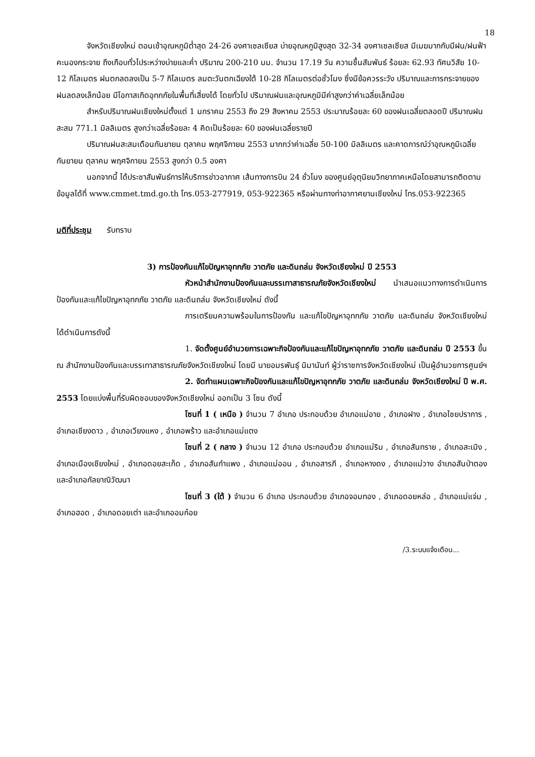18
จังหวัดเชียงใหม่ ตอนเช้าอุณหภูมิต่ำสุด 24-26 องศาเซลเซียส บ่ายอุณหภูมิสูงสุด 32-34 องศาเซลเซียส มีเมฆมากกับมีฝน/ฝนฟ้าคะนองกระจาย ถึงเกือบทั่วไประหว่างบ่ายและค่ำ ปริมาณ 200-210 มม. จำนวน 17.19 วัน ความชื้นสัมพันธ์ ร้อยละ 62.93 ทัศนวิสัย 10-12 กิโลเมตร ฝนตกลดลงเป็น 5-7 กิโลเมตร ลมตะวันตกเฉียงใต้ 10-28 กิโลเมตรต่อชั่วโมง ซึ่งมีข้อควรระวัง ปริมาณและการกระจายของฝนลดลงเล็กน้อย มีโอกาสเกิดอุทกภัยในพื้นที่เสี่ยงได้ โดยทั่วไป ปริมาณฝนและอุณหภูมิมีค่าสูงกว่าค่าเฉลี่ยเล็กน้อย
สำหรับปริมาณฝนเชียงใหม่ตั้งแต่ 1 มกราคม 2553 ถึง 29 สิงหาคม 2553 ประมาณร้อยละ 60 ของฝนเฉลี่ยตลอดปี ปริมาณฝนสะสม 771.1 มิลลิเมตร สูงกว่าเฉลี่ยร้อยละ 4 คิดเป็นร้อยละ 60 ของฝนเฉลี่ยรายปี
ปริมาณฝนสะสมเดือนกันยายน ตุลาคม พฤศจิกายน 2553 มากกว่าค่าเฉลี่ย 50-100 มิลลิเมตร และคาดการณ์ว่าอุณหภูมิเฉลี่ย กันยายน ตุลาคม พฤศจิกายน 2553 สูงกว่า 0.5 องศา
นอกจากนี้ ได้ประชาสัมพันธ์การให้บริการข่าวอากาศ เส้นทางการบิน 24 ชั่วโมง ของศูนย์อุตุนิยมวิทยาภาคเหนือโดยสามารถติดตามข้อมูลได้ที่ www.cmmet.tmd.go.th โทร.053-277919, 053-922365 หรือผ่านทางท่าอากาศยานเชียงใหม่ โทร.053-922365
มติที่ประชุม รับทราบ
3) การป้องกันแก้ไขปัญหาอุทกภัย วาตภัย และดินถล่ม จังหวัดเชียงใหม่ ปี 2553
หัวหน้าสำนักงานป้องกันและบรรเทาสาธารณภัยจังหวัดเชียงใหม่ นำเสนอแนวทางการดำเนินการป้องกันและแก้ไขปัญหาอุทกภัย วาตภัย และดินถล่ม จังหวัดเชียงใหม่ ดังนี้
การเตรียมความพร้อมในการป้องกัน และแก้ไขปัญหาอุทกภัย วาตภัย และดินถล่ม จังหวัดเชียงใหม่ ได้ดำเนินการดังนี้
1. จัดตั้งศูนย์อำนวยการเฉพาะกิจป้องกันและแก้ไขปัญหาอุทกภัย วาตภัย และดินถล่ม ปี 2553 ขึ้น ณ สำนักงานป้องกันและบรรเทาสาธารณภัยจังหวัดเชียงใหม่ โดยมี นายอมรพันธุ์ นิมานันท์ ผู้ว่าราชการจังหวัดเชียงใหม่ เป็นผู้อำนวยการศูนย์ฯ
2. จัดทำแผนเฉพาะกิจป้องกันและแก้ไขปัญหาอุทกภัย วาตภัย และดินถล่ม จังหวัดเชียงใหม่ ปี พ.ศ. 2553 โดยแบ่งพื้นที่รับผิดชอบของจังหวัดเชียงใหม่ ออกเป็น 3 โซน ดังนี้
โซนที่ 1 ( เหนือ ) จำนวน 7 อำเภอ ประกอบด้วย อำเภอแม่อาย , อำเภอฝาง , อำเภอไชยปราการ , อำเภอเชียงดาว , อำเภอเวียงแหง , อำเภอพร้าว และอำเภอแม่แตง
โซนที่ 2 ( กลาง ) จำนวน 12 อำเภอ ประกอบด้วย อำเภอแม่ริม , อำเภอสันทราย , อำเภอสะเมิง , อำเภอเมืองเชียงใหม่ , อำเภอดอยสะเก็ด , อำเภอสันกำแพง , อำเภอแม่ออน , อำเภอสารภี , อำเภอหางดง , อำเภอแม่วาง อำเภอสันป่าตอง และอำเภอกัลยาณิวัฒนา
โซนที่ 3 (ใต้ ) จำนวน 6 อำเภอ ประกอบด้วย อำเภอจอมทอง , อำเภอดอยหล่อ , อำเภอแม่แจ่ม , อำเภอฮอด , อำเภอดอยเต่า และอำเภออมก๋อย
/3.ระบบแจ้งเตือน...